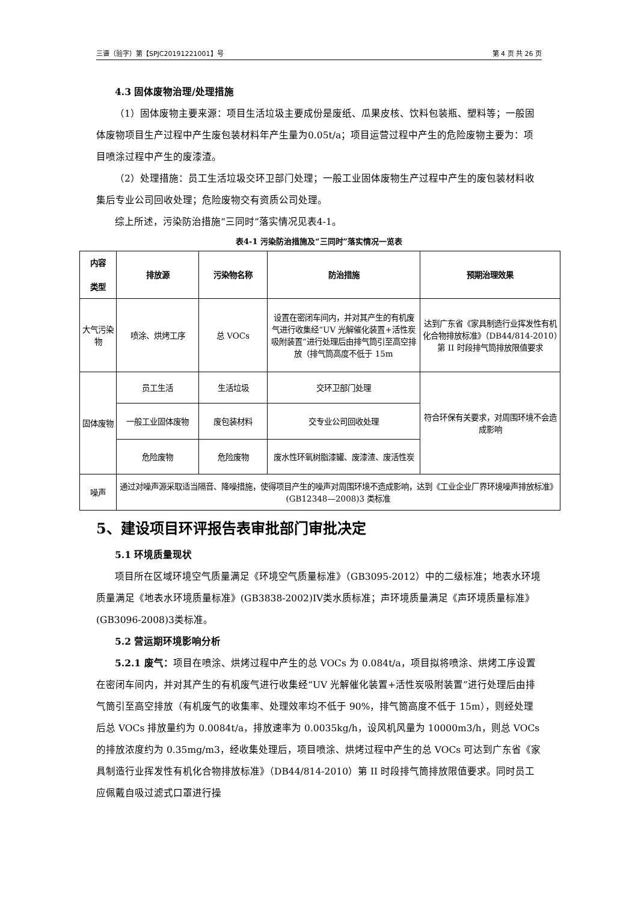三谱（验字）第【SPJC20191221001】号 第 4 页 共 26 页
4.3 固体废物治理/处理措施
（1）固体废物主要来源：项目生活垃圾主要成份是废纸、瓜果皮核、饮料包装瓶、塑料等；一般固体废物项目生产过程中产生废包装材料年产生量为0.05t/a；项目运营过程中产生的危险废物主要为：项目喷涂过程中产生的废漆渣。
（2）处理措施：员工生活垃圾交环卫部门处理；一般工业固体废物生产过程中产生的废包装材料收集后专业公司回收处理；危险废物交有资质公司处理。
综上所述，污染防治措施“三同时”落实情况见表4-1。
表4-1 污染防治措施及“三同时”落实情况一览表
| 内容 类型 | 排放源 | 污染物名称 | 防治措施 | 预期治理效果 |
| --- | --- | --- | --- | --- |
| 大气污染物 | 喷涂、烘烤工序 | 总 VOCs | 设置在密闭车间内，并对其产生的有机废气进行收集经“UV 光解催化装置+活性炭吸附装置”进行处理后由排气筒引至高空排放（排气筒高度不低于 15m | 达到广东省《家具制造行业挥发性有机化合物排放标准》（DB44/814-2010）第 II 时段排气筒排放限值要求 |
| 固体废物 | 员工生活 | 生活垃圾 | 交环卫部门处理 | 符合环保有关要求，对周围环境不会造成影响 |
| | 一般工业固体废物 | 废包装材料 | 交专业公司回收处理 | |
| | 危险废物 | 危险废物 | 废水性环氧树脂漆罐、废漆渣、废活性炭 | |
| 噪声 | 通过对噪声源采取适当隔音、降噪措施，使得项目产生的噪声对周围环境不造成影响，达到《工业企业厂界环境噪声排放标准》(GB12348—2008)3 类标准 | | | |
5、建设项目环评报告表审批部门审批决定
5.1 环境质量现状
项目所在区域环境空气质量满足《环境空气质量标准》（GB3095-2012）中的二级标准；地表水环境质量满足《地表水环境质量标准》(GB3838-2002)IV类水质标准；声环境质量满足《声环境质量标准》(GB3096-2008)3类标准。
5.2 营运期环境影响分析
5.2.1 废气：项目在喷涂、烘烤过程中产生的总 VOCs 为 0.084t/a，项目拟将喷涂、烘烤工序设置在密闭车间内，并对其产生的有机废气进行收集经“UV 光解催化装置+活性炭吸附装置”进行处理后由排气筒引至高空排放（有机废气的收集率、处理效率均不低于 90%，排气筒高度不低于 15m），则经处理后总 VOCs 排放量约为 0.0084t/a，排放速率为 0.0035kg/h，设风机风量为 10000m3/h，则总 VOCs 的排放浓度约为 0.35mg/m3，经收集处理后，项目喷涂、烘烤过程中产生的总 VOCs 可达到广东省《家具制造行业挥发性有机化合物排放标准》（DB44/814-2010）第 II 时段排气筒排放限值要求。同时员工应佩戴自吸过滤式口罩进行操